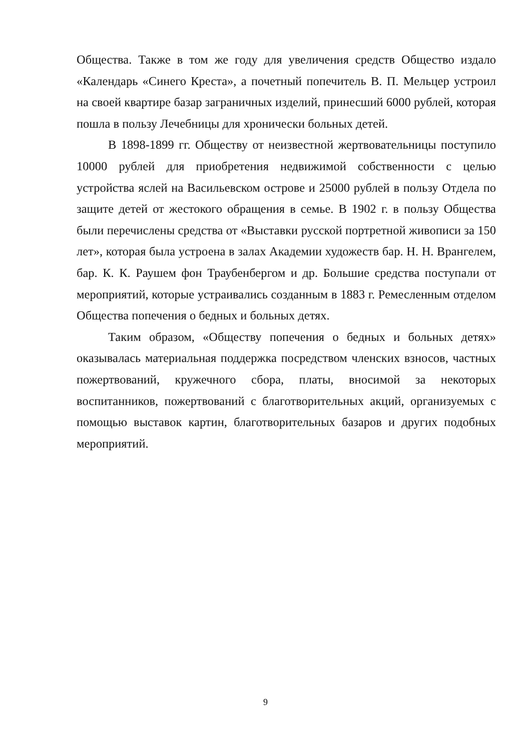Общества. Также в том же году для увеличения средств Общество издало «Календарь «Синего Креста», а почетный попечитель В. П. Мельцер устроил на своей квартире базар заграничных изделий, принесший 6000 рублей, которая пошла в пользу Лечебницы для хронически больных детей.
В 1898-1899 гг. Обществу от неизвестной жертвовательницы поступило 10000 рублей для приобретения недвижимой собственности с целью устройства яслей на Васильевском острове и 25000 рублей в пользу Отдела по защите детей от жестокого обращения в семье. В 1902 г. в пользу Общества были перечислены средства от «Выставки русской портретной живописи за 150 лет», которая была устроена в залах Академии художеств бар. Н. Н. Врангелем, бар. К. К. Раушем фон Траубенбергом и др. Большие средства поступали от мероприятий, которые устраивались созданным в 1883 г. Ремесленным отделом Общества попечения о бедных и больных детях.
Таким образом, «Обществу попечения о бедных и больных детях» оказывалась материальная поддержка посредством членских взносов, частных пожертвований, кружечного сбора, платы, вносимой за некоторых воспитанников, пожертвований с благотворительных акций, организуемых с помощью выставок картин, благотворительных базаров и других подобных мероприятий.
9